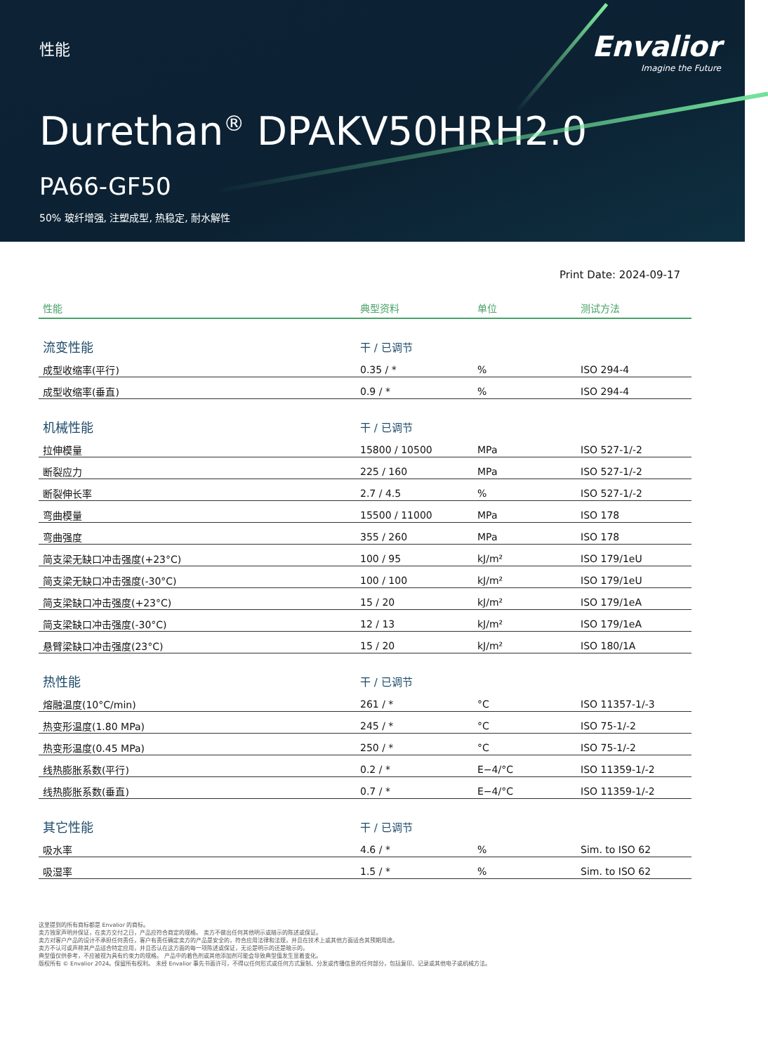性能
Envalior
Imagine the Future
Durethan<sup>®</sup> DPAKV50HRH2.0
PA66-GF50
50% 玻纤增强, 注塑成型, 热稳定, 耐水解性
Print Date: 2024-09-17
| 性能 | 典型资料 | 单位 | 测试方法 |
| --- | --- | --- | --- |
| 流变性能 | 干 / 已调节 | | |
| 成型收缩率(平行) | 0.35 / * | % | ISO 294-4 |
| 成型收缩率(垂直) | 0.9 / * | % | ISO 294-4 |
| 机械性能 | 干 / 已调节 | | |
| 拉伸模量 | 15800 / 10500 | MPa | ISO 527-1/-2 |
| 断裂应力 | 225 / 160 | MPa | ISO 527-1/-2 |
| 断裂伸长率 | 2.7 / 4.5 | % | ISO 527-1/-2 |
| 弯曲模量 | 15500 / 11000 | MPa | ISO 178 |
| 弯曲强度 | 355 / 260 | MPa | ISO 178 |
| 简支梁无缺口冲击强度(+23°C) | 100 / 95 | kJ/m² | ISO 179/1eU |
| 简支梁无缺口冲击强度(-30°C) | 100 / 100 | kJ/m² | ISO 179/1eU |
| 简支梁缺口冲击强度(+23°C) | 15 / 20 | kJ/m² | ISO 179/1eA |
| 简支梁缺口冲击强度(-30°C) | 12 / 13 | kJ/m² | ISO 179/1eA |
| 悬臂梁缺口冲击强度(23°C) | 15 / 20 | kJ/m² | ISO 180/1A |
| 热性能 | 干 / 已调节 | | |
| 熔融温度(10°C/min) | 261 / * | °C | ISO 11357-1/-3 |
| 热变形温度(1.80 MPa) | 245 / * | °C | ISO 75-1/-2 |
| 热变形温度(0.45 MPa) | 250 / * | °C | ISO 75-1/-2 |
| 线热膨胀系数(平行) | 0.2 / * | E−4/°C | ISO 11359-1/-2 |
| 线热膨胀系数(垂直) | 0.7 / * | E−4/°C | ISO 11359-1/-2 |
| 其它性能 | 干 / 已调节 | | |
| 吸水率 | 4.6 / * | % | Sim. to ISO 62 |
| 吸湿率 | 1.5 / * | % | Sim. to ISO 62 |
这里提到的所有商标都是 Envalior 的商标。
卖方独家声明并保证，在卖方交付之日，产品应符合商定的规格。 卖方不做出任何其他明示或暗示的陈述或保证。
卖方对客户产品的设计不承担任何责任，客户有责任确定卖方的产品是安全的，符合应用法律和法规，并且在技术上或其他方面适合其预期用途。
卖方不认可或声称其产品适合特定应用，并且否认在这方面的每一项陈述或保证，无论是明示的还是暗示的。
典型值仅供参考，不应被视为具有约束力的规格。 产品中的着色剂或其他添加剂可能会导致典型值发生显着变化。
版权所有 © Envalior 2024。保留所有权利。 未经 Envalior 事先书面许可，不得以任何形式或任何方式复制、分发或传播信息的任何部分，包括复印、记录或其他电子或机械方法。